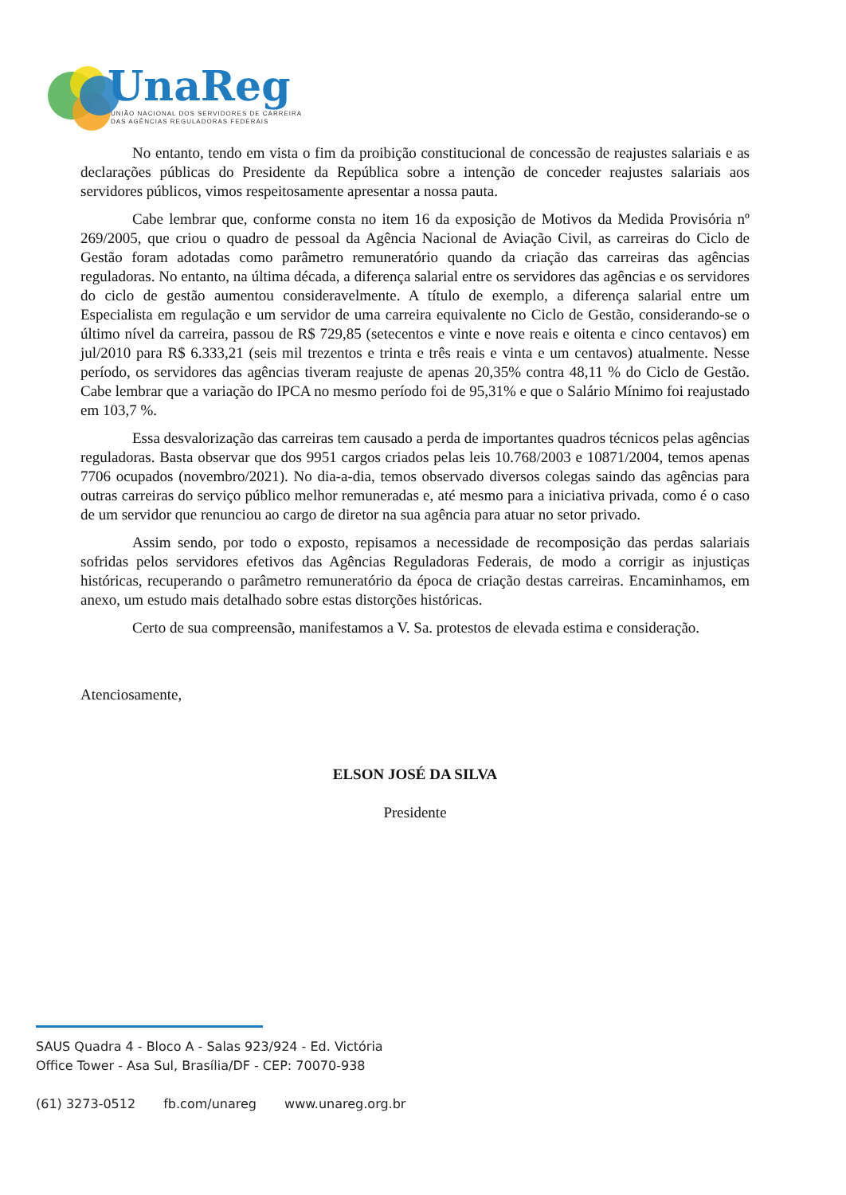UnaReg
UNIÃO NACIONAL DOS SERVIDORES DE CARREIRA
DAS AGÊNCIAS REGULADORAS FEDERAIS
No entanto, tendo em vista o fim da proibição constitucional de concessão de reajustes salariais e as declarações públicas do Presidente da República sobre a intenção de conceder reajustes salariais aos servidores públicos, vimos respeitosamente apresentar a nossa pauta.
Cabe lembrar que, conforme consta no item 16 da exposição de Motivos da Medida Provisória nº 269/2005, que criou o quadro de pessoal da Agência Nacional de Aviação Civil, as carreiras do Ciclo de Gestão foram adotadas como parâmetro remuneratório quando da criação das carreiras das agências reguladoras. No entanto, na última década, a diferença salarial entre os servidores das agências e os servidores do ciclo de gestão aumentou consideravelmente. A título de exemplo, a diferença salarial entre um Especialista em regulação e um servidor de uma carreira equivalente no Ciclo de Gestão, considerando-se o último nível da carreira, passou de R$ 729,85 (setecentos e vinte e nove reais e oitenta e cinco centavos) em jul/2010 para R$ 6.333,21 (seis mil trezentos e trinta e três reais e vinta e um centavos) atualmente. Nesse período, os servidores das agências tiveram reajuste de apenas 20,35% contra 48,11 % do Ciclo de Gestão. Cabe lembrar que a variação do IPCA no mesmo período foi de 95,31% e que o Salário Mínimo foi reajustado em 103,7 %.
Essa desvalorização das carreiras tem causado a perda de importantes quadros técnicos pelas agências reguladoras. Basta observar que dos 9951 cargos criados pelas leis 10.768/2003 e 10871/2004, temos apenas 7706 ocupados (novembro/2021). No dia-a-dia, temos observado diversos colegas saindo das agências para outras carreiras do serviço público melhor remuneradas e, até mesmo para a iniciativa privada, como é o caso de um servidor que renunciou ao cargo de diretor na sua agência para atuar no setor privado.
Assim sendo, por todo o exposto, repisamos a necessidade de recomposição das perdas salariais sofridas pelos servidores efetivos das Agências Reguladoras Federais, de modo a corrigir as injustiças históricas, recuperando o parâmetro remuneratório da época de criação destas carreiras. Encaminhamos, em anexo, um estudo mais detalhado sobre estas distorções históricas.
Certo de sua compreensão, manifestamos a V. Sa. protestos de elevada estima e consideração.
Atenciosamente,
ELSON JOSÉ DA SILVA
Presidente
SAUS Quadra 4 - Bloco A - Salas 923/924 - Ed. Victória
Office Tower - Asa Sul, Brasília/DF - CEP: 70070-938
(61) 3273-0512 fb.com/unareg www.unareg.org.br